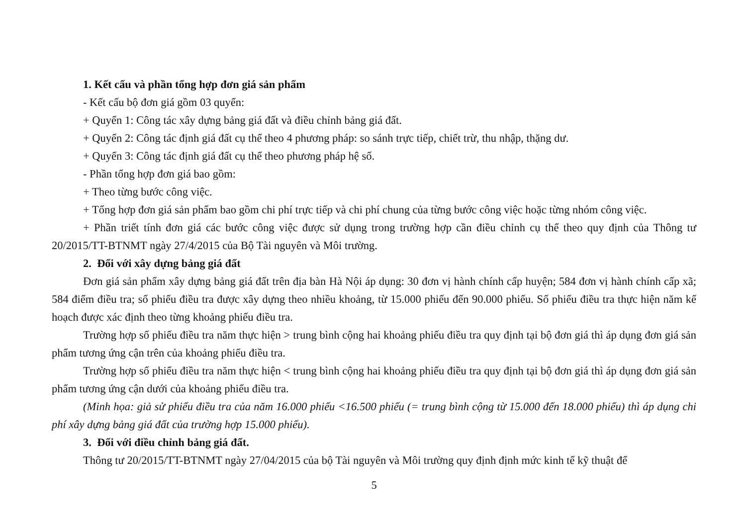1. Kết cấu và phần tổng hợp đơn giá sản phẩm
- Kết cấu bộ đơn giá gồm 03 quyển:
+ Quyển 1: Công tác xây dựng bảng giá đất và điều chỉnh bảng giá đất.
+ Quyển 2: Công tác định giá đất cụ thể theo 4 phương pháp: so sánh trực tiếp, chiết trừ, thu nhập, thặng dư.
+ Quyển 3: Công tác định giá đất cụ thể theo phương pháp hệ số.
- Phần tổng hợp đơn giá bao gồm:
+ Theo từng bước công việc.
+ Tổng hợp đơn giá sản phẩm bao gồm chi phí trực tiếp và chi phí chung của từng bước công việc hoặc từng nhóm công việc.
+ Phần triết tính đơn giá các bước công việc được sử dụng trong trường hợp cần điều chỉnh cụ thể theo quy định của Thông tư 20/2015/TT-BTNMT ngày 27/4/2015 của Bộ Tài nguyên và Môi trường.
2. Đối với xây dựng bảng giá đất
Đơn giá sản phẩm xây dựng bảng giá đất trên địa bàn Hà Nội áp dụng: 30 đơn vị hành chính cấp huyện; 584 đơn vị hành chính cấp xã; 584 điểm điều tra; số phiếu điều tra được xây dựng theo nhiều khoảng, từ 15.000 phiếu đến 90.000 phiếu. Số phiếu điều tra thực hiện năm kế hoạch được xác định theo từng khoảng phiếu điều tra.
Trường hợp số phiếu điều tra năm thực hiện > trung bình cộng hai khoảng phiếu điều tra quy định tại bộ đơn giá thì áp dụng đơn giá sản phẩm tương ứng cận trên của khoảng phiếu điều tra.
Trường hợp số phiếu điều tra năm thực hiện < trung bình cộng hai khoảng phiếu điều tra quy định tại bộ đơn giá thì áp dụng đơn giá sản phẩm tương ứng cận dưới của khoảng phiếu điều tra.
(Minh họa: giả sử phiếu điều tra của năm 16.000 phiếu <16.500 phiếu (= trung bình cộng từ 15.000 đến 18.000 phiếu) thì áp dụng chi phí xây dựng bảng giá đất của trường hợp 15.000 phiếu).
3. Đối với điều chỉnh bảng giá đất.
Thông tư 20/2015/TT-BTNMT ngày 27/04/2015 của bộ Tài nguyên và Môi trường quy định định mức kinh tế kỹ thuật để
5